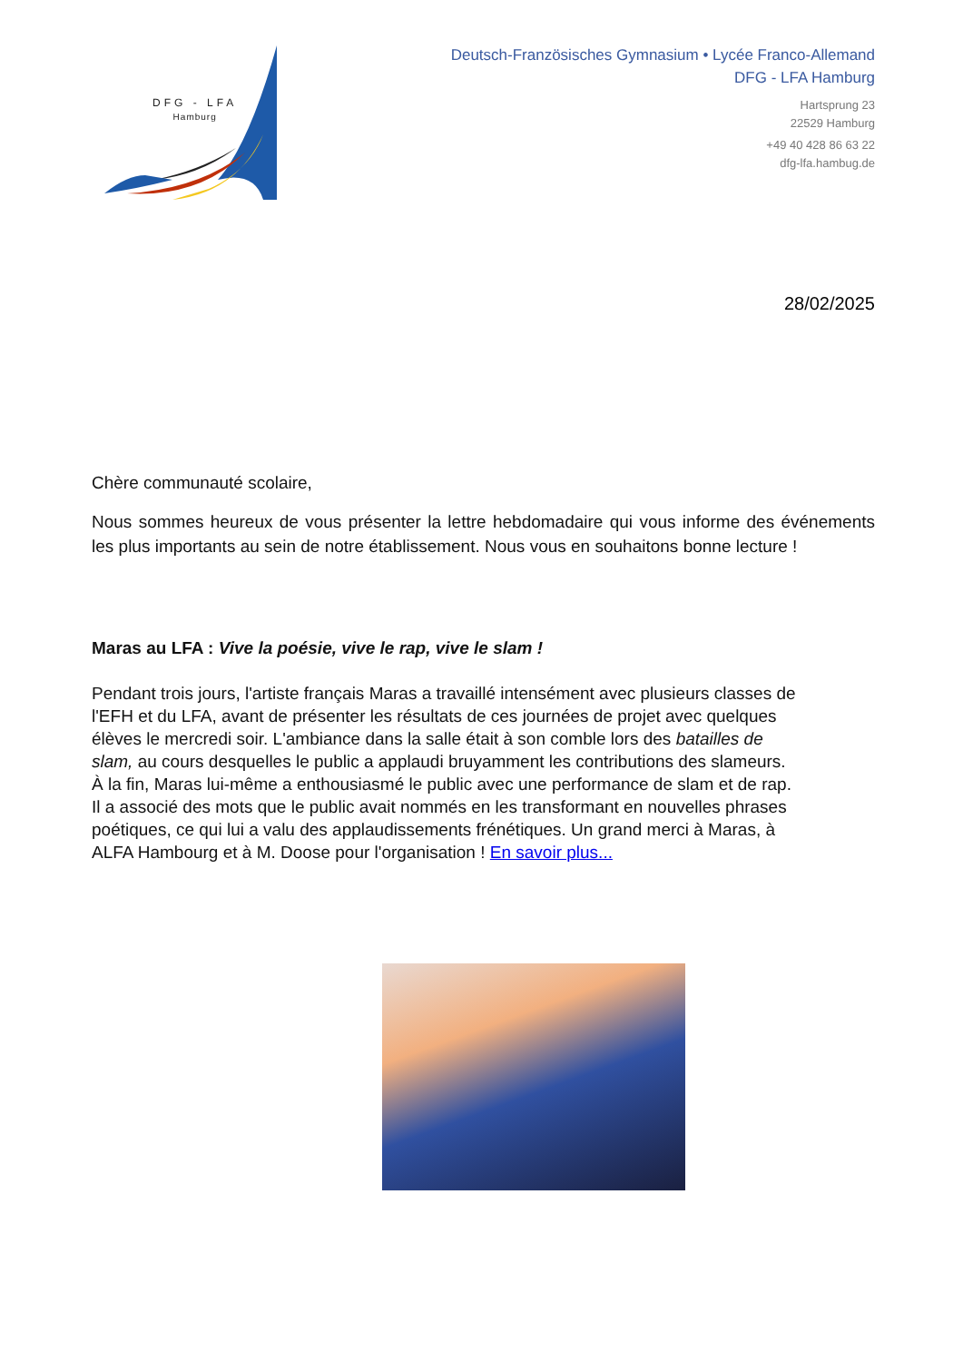DFG - LFA
Hamburg
Deutsch-Französisches Gymnasium • Lycée Franco-Allemand
DFG - LFA Hamburg
Hartsprung 23
22529 Hamburg
+49 40 428 86 63 22
dfg-lfa.hambug.de
28/02/2025
Chère communauté scolaire,
Nous sommes heureux de vous présenter la lettre hebdomadaire qui vous informe des événements les plus importants au sein de notre établissement. Nous vous en souhaitons bonne lecture !
Maras au LFA : Vive la poésie, vive le rap, vive le slam !
Pendant trois jours, l'artiste français Maras a travaillé intensément avec plusieurs classes de l'EFH et du LFA, avant de présenter les résultats de ces journées de projet avec quelques élèves le mercredi soir. L'ambiance dans la salle était à son comble lors des batailles de slam, au cours desquelles le public a applaudi bruyamment les contributions des slameurs. À la fin, Maras lui-même a enthousiasmé le public avec une performance de slam et de rap. Il a associé des mots que le public avait nommés en les transformant en nouvelles phrases poétiques, ce qui lui a valu des applaudissements frénétiques. Un grand merci à Maras, à ALFA Hambourg et à M. Doose pour l'organisation ! En savoir plus...